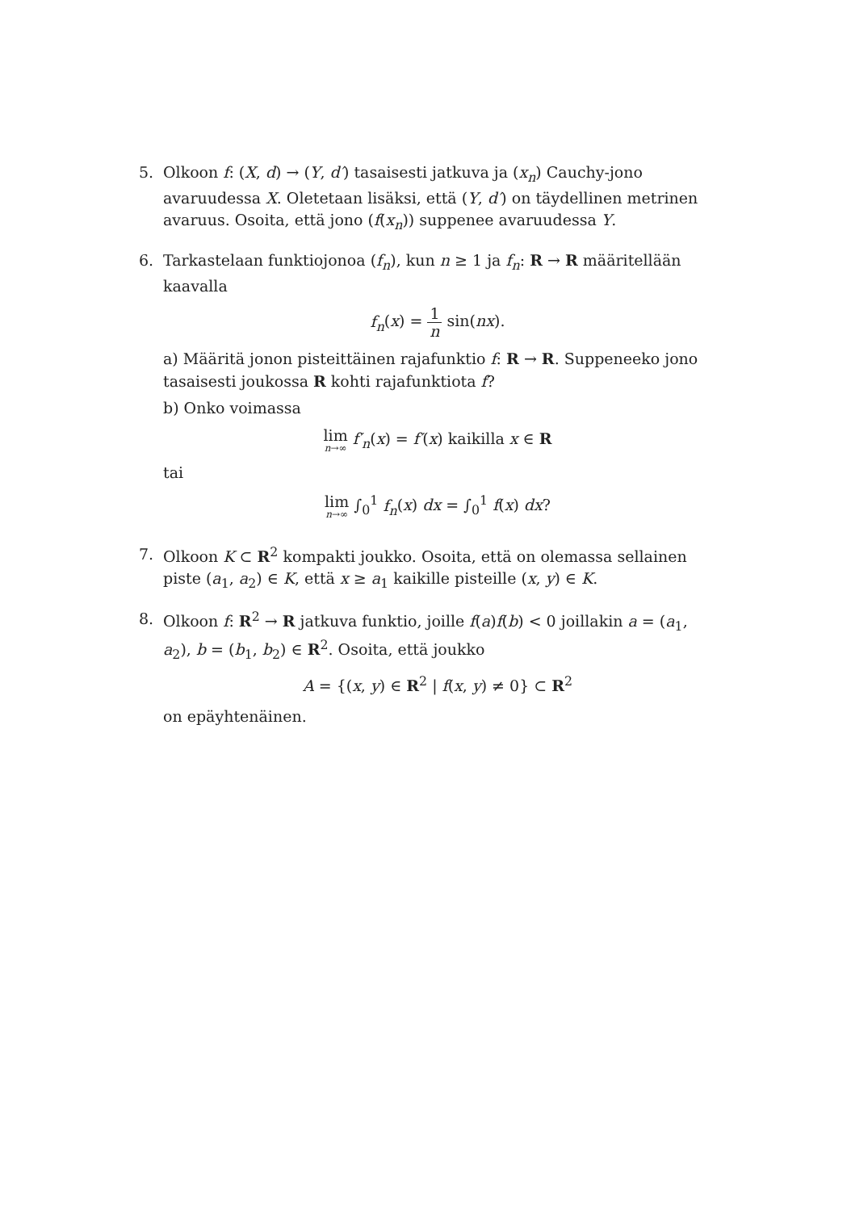5. Olkoon f: (X, d) → (Y, d′) tasaisesti jatkuva ja (x<sub>n</sub>) Cauchy-jono avaruudessa X. Oletetaan lisäksi, että (Y, d′) on täydellinen metrinen avaruus. Osoita, että jono (f(x<sub>n</sub>)) suppenee avaruudessa Y.
6. Tarkastelaan funktiojonoa (f<sub>n</sub>), kun n ≥ 1 ja f<sub>n</sub>: R → R määritellään kaavalla
f<sub>n</sub>(x) = 1 n sin(nx).
a) Määritä jonon pisteittäinen rajafunktio f: R → R. Suppeneeko jono tasaisesti joukossa R kohti rajafunktiota f?
b) Onko voimassa
lim n→∞ f′<sub>n</sub>(x) = f′(x) kaikilla x ∈ R
tai
lim n→∞ ∫<sub>0</sub><sup>1</sup> f<sub>n</sub>(x) dx = ∫<sub>0</sub><sup>1</sup> f(x) dx?
7. Olkoon K ⊂ R<sup>2</sup> kompakti joukko. Osoita, että on olemassa sellainen piste (a<sub>1</sub>, a<sub>2</sub>) ∈ K, että x ≥ a<sub>1</sub> kaikille pisteille (x, y) ∈ K.
8. Olkoon f: R<sup>2</sup> → R jatkuva funktio, joille f(a)f(b) < 0 joillakin a = (a<sub>1</sub>, a<sub>2</sub>), b = (b<sub>1</sub>, b<sub>2</sub>) ∈ R<sup>2</sup>. Osoita, että joukko
A = {(x, y) ∈ R<sup>2</sup> | f(x, y) ≠ 0} ⊂ R<sup>2</sup>
on epäyhtenäinen.